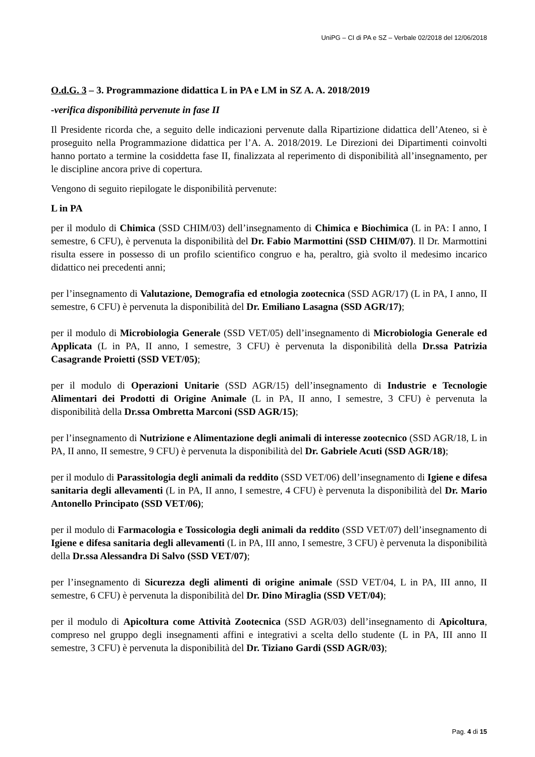UniPG – CI di PA e SZ – Verbale 02/2018 del 12/06/2018
O.d.G. 3 – 3. Programmazione didattica L in PA e LM in SZ A. A. 2018/2019
-verifica disponibilità pervenute in fase II
Il Presidente ricorda che, a seguito delle indicazioni pervenute dalla Ripartizione didattica dell’Ateneo, si è proseguito nella Programmazione didattica per l’A. A. 2018/2019. Le Direzioni dei Dipartimenti coinvolti hanno portato a termine la cosiddetta fase II, finalizzata al reperimento di disponibilità all’insegnamento, per le discipline ancora prive di copertura.
Vengono di seguito riepilogate le disponibilità pervenute:
L in PA
per il modulo di Chimica (SSD CHIM/03) dell’insegnamento di Chimica e Biochimica (L in PA: I anno, I semestre, 6 CFU), è pervenuta la disponibilità del Dr. Fabio Marmottini (SSD CHIM/07). Il Dr. Marmottini risulta essere in possesso di un profilo scientifico congruo e ha, peraltro, già svolto il medesimo incarico didattico nei precedenti anni;
per l’insegnamento di Valutazione, Demografia ed etnologia zootecnica (SSD AGR/17) (L in PA, I anno, II semestre, 6 CFU) è pervenuta la disponibilità del Dr. Emiliano Lasagna (SSD AGR/17);
per il modulo di Microbiologia Generale (SSD VET/05) dell’insegnamento di Microbiologia Generale ed Applicata (L in PA, II anno, I semestre, 3 CFU) è pervenuta la disponibilità della Dr.ssa Patrizia Casagrande Proietti (SSD VET/05);
per il modulo di Operazioni Unitarie (SSD AGR/15) dell’insegnamento di Industrie e Tecnologie Alimentari dei Prodotti di Origine Animale (L in PA, II anno, I semestre, 3 CFU) è pervenuta la disponibilità della Dr.ssa Ombretta Marconi (SSD AGR/15);
per l’insegnamento di Nutrizione e Alimentazione degli animali di interesse zootecnico (SSD AGR/18, L in PA, II anno, II semestre, 9 CFU) è pervenuta la disponibilità del Dr. Gabriele Acuti (SSD AGR/18);
per il modulo di Parassitologia degli animali da reddito (SSD VET/06) dell’insegnamento di Igiene e difesa sanitaria degli allevamenti (L in PA, II anno, I semestre, 4 CFU) è pervenuta la disponibilità del Dr. Mario Antonello Principato (SSD VET/06);
per il modulo di Farmacologia e Tossicologia degli animali da reddito (SSD VET/07) dell’insegnamento di Igiene e difesa sanitaria degli allevamenti (L in PA, III anno, I semestre, 3 CFU) è pervenuta la disponibilità della Dr.ssa Alessandra Di Salvo (SSD VET/07);
per l’insegnamento di Sicurezza degli alimenti di origine animale (SSD VET/04, L in PA, III anno, II semestre, 6 CFU) è pervenuta la disponibilità del Dr. Dino Miraglia (SSD VET/04);
per il modulo di Apicoltura come Attività Zootecnica (SSD AGR/03) dell’insegnamento di Apicoltura, compreso nel gruppo degli insegnamenti affini e integrativi a scelta dello studente (L in PA, III anno II semestre, 3 CFU) è pervenuta la disponibilità del Dr. Tiziano Gardi (SSD AGR/03);
Pag. 4 di 15